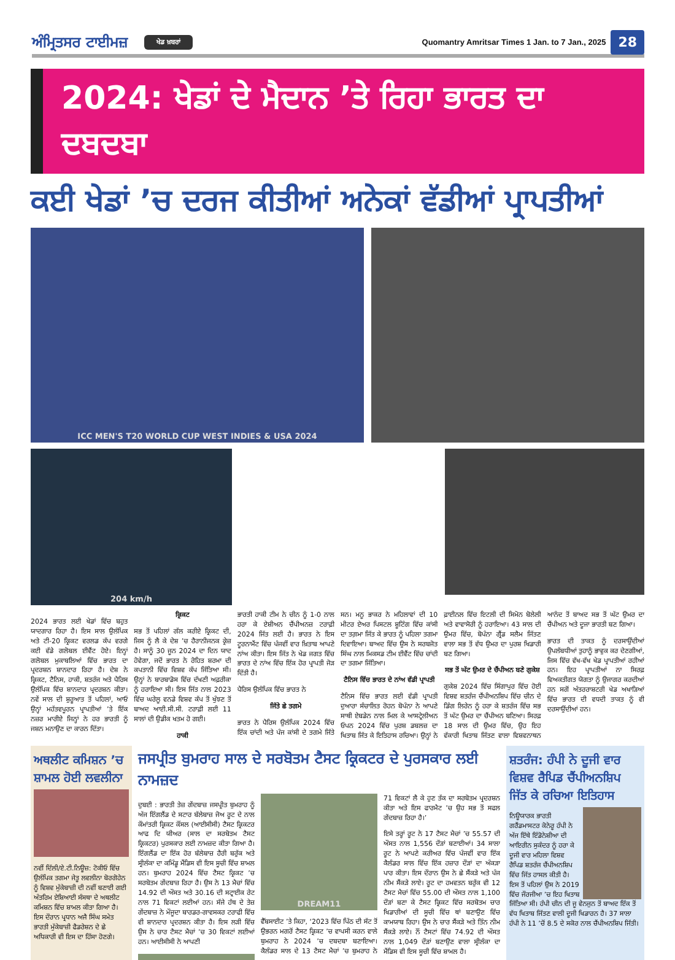ਅੰਮ੍ਰਿਤਸਰ ਟਾਈਮਜ਼
ਖੇਡ ਖ਼ਬਰਾਂ
Quomantry Amritsar Times 1 Jan. to 7 Jan., 2025
28
2024: ਖੇਡਾਂ ਦੇ ਮੈਦਾਨ ’ਤੇ ਰਿਹਾ ਭਾਰਤ ਦਾ ਦਬਦਬਾ
ਕਈ ਖੇਡਾਂ ’ਚ ਦਰਜ ਕੀਤੀਆਂ ਅਨੇਕਾਂ ਵੱਡੀਆਂ ਪ੍ਰਾਪਤੀਆਂ
ICC MEN'S T20 WORLD CUP WEST INDIES & USA 2024
204 km/h
2024 ਭਾਰਤ ਲਈ ਖੇਡਾਂ ਵਿੱਚ ਬਹੁਤ ਯਾਦਗਾਰ ਰਿਹਾ ਹੈ। ਇਸ ਸਾਲ ਉਲੰਪਿਕ ਅਤੇ ਟੀ-20 ਕ੍ਰਿਕਟ ਵਰਲਡ ਕੱਪ ਵਰਗੇ ਕਈ ਵੱਡੇ ਗਲੋਬਲ ਈਵੈਂਟ ਹੋਏ। ਇਨ੍ਹਾਂ ਗਲੋਬਲ ਮੁਕਾਬਲਿਆਂ ਵਿੱਚ ਭਾਰਤ ਦਾ ਪ੍ਰਦਰਸ਼ਨ ਸ਼ਾਨਦਾਰ ਰਿਹਾ ਹੈ। ਦੇਸ਼ ਨੇ ਕ੍ਰਿਕਟ, ਟੈਨਿਸ, ਹਾਕੀ, ਸ਼ਤਰੰਜ ਅਤੇ ਪੈਰਿਸ ਉਲੰਪਿਕ ਵਿੱਚ ਸ਼ਾਨਦਾਰ ਪ੍ਰਦਰਸ਼ਨ ਕੀਤਾ। ਨਵੇਂ ਸਾਲ ਦੀ ਸ਼ੁਰੂਆਤ ਤੋਂ ਪਹਿਲਾਂ, ਆਓ ਉਨ੍ਹਾਂ ਮਹੱਤਵਪੂਰਨ ਪ੍ਰਾਪਤੀਆਂ ’ਤੇ ਇੱਕ ਨਜ਼ਰ ਮਾਰੀਏ ਜਿਨ੍ਹਾਂ ਨੇ ਹਰ ਭਾਰਤੀ ਨੂੰ ਜਸ਼ਨ ਮਨਾਉਣ ਦਾ ਕਾਰਨ ਦਿੱਤਾ।
ਕ੍ਰਿਕਟ
ਸਭ ਤੋਂ ਪਹਿਲਾਂ ਗੱਲ ਕਰੀਏ ਕ੍ਰਿਕਟ ਦੀ, ਜਿਸ ਨੂੰ ਲੈ ਕੇ ਦੇਸ਼ ’ਚ ਹੈਰਾਨੀਜਨਕ ਕ੍ਰੇਜ਼ ਹੈ। ਸਾਨੂੰ 30 ਜੂਨ 2024 ਦਾ ਦਿਨ ਯਾਦ ਹੋਵੇਗਾ, ਜਦੋਂ ਭਾਰਤ ਨੇ ਰੋਹਿਤ ਸ਼ਰਮਾ ਦੀ ਕਪਤਾਨੀ ਵਿੱਚ ਵਿਸ਼ਵ ਕੱਪ ਜਿੱਤਿਆ ਸੀ। ਉਨ੍ਹਾਂ ਨੇ ਬਾਰਬਾਡੋਸ ਵਿੱਚ ਦੱਖਣੀ ਅਫ਼ਰੀਕਾ ਨੂੰ ਹਰਾਇਆ ਸੀ। ਇਸ ਜਿੱਤ ਨਾਲ 2023 ਵਿੱਚ ਘਰੇਲੂ ਵਨਡੇ ਵਿਸ਼ਵ ਕੱਪ ਤੋਂ ਖੁੰਝਣ ਤੋਂ ਬਾਅਦ ਆਈ.ਸੀ.ਸੀ. ਟਰਾਫ਼ੀ ਲਈ 11 ਸਾਲਾਂ ਦੀ ਉਡੀਕ ਖਤਮ ਹੋ ਗਈ।
ਹਾਕੀ
ਭਾਰਤੀ ਹਾਕੀ ਟੀਮ ਨੇ ਚੀਨ ਨੂੰ 1-0 ਨਾਲ ਹਰਾ ਕੇ ਏਸ਼ੀਅਨ ਚੈਂਪੀਅਨਜ਼ ਟਰਾਫ਼ੀ 2024 ਜਿੱਤ ਲਈ ਹੈ। ਭਾਰਤ ਨੇ ਇਸ ਟੂਰਨਾਮੈਂਟ ਵਿੱਚ ਪੰਜਵੀਂ ਵਾਰ ਖ਼ਿਤਾਬ ਆਪਣੇ ਨਾਂਅ ਕੀਤਾ। ਇਸ ਜਿੱਤ ਨੇ ਖੇਡ ਜਗਤ ਵਿੱਚ ਭਾਰਤ ਦੇ ਨਾਂਅ ਵਿੱਚ ਇੱਕ ਹੋਰ ਪ੍ਰਾਪਤੀ ਜੋੜ ਦਿੱਤੀ ਹੈ।
ਪੈਰਿਸ ਉਲੰਪਿਕ ਵਿੱਚ ਭਾਰਤ ਨੇ
ਜਿੱਤੇ ਛੇ ਤਗਮੇ
ਭਾਰਤ ਨੇ ਪੈਰਿਸ ਉਲੰਪਿਕ 2024 ਵਿੱਚ ਇੱਕ ਚਾਂਦੀ ਅਤੇ ਪੰਜ ਕਾਂਸੀ ਦੇ ਤਗਮੇ ਜਿੱਤੇ ਸਨ। ਮਨੂ ਭਾਕਰ ਨੇ ਮਹਿਲਾਵਾਂ ਦੀ 10 ਮੀਟਰ ਏਅਰ ਪਿਸਟਲ ਸ਼ੂਟਿੰਗ ਵਿੱਚ ਕਾਂਸੀ ਦਾ ਤਗ਼ਮਾ ਜਿੱਤ ਕੇ ਭਾਰਤ ਨੂੰ ਪਹਿਲਾ ਤਗਮਾ ਦਿਵਾਇਆ। ਬਾਅਦ ਵਿੱਚ ਉਸ ਨੇ ਸਰਬਜੋਤ ਸਿੰਘ ਨਾਲ ਮਿਕਸਡ ਟੀਮ ਈਵੈਂਟ ਵਿੱਚ ਚਾਂਦੀ ਦਾ ਤਗਮਾ ਜਿੱਤਿਆ।
ਟੈਨਿਸ ਵਿੱਚ ਭਾਰਤ ਦੇ ਨਾਂਅ ਵੱਡੀ ਪ੍ਰਾਪਤੀ
ਟੈਨਿਸ ਵਿੱਚ ਭਾਰਤ ਲਈ ਵੱਡੀ ਪ੍ਰਾਪਤੀ ਦੁਆਰਾ ਸੰਚਾਲਿਤ ਰੋਹਨ ਬੋਪੰਨਾ ਨੇ ਆਪਣੇ ਸਾਥੀ ਏਬਡੇਨ ਨਾਲ ਮਿਲ ਕੇ ਆਸਟ੍ਰੇਲੀਅਨ ਓਪਨ 2024 ਵਿੱਚ ਪੁਰਸ਼ ਡਬਲਜ਼ ਦਾ ਖਿਤਾਬ ਜਿੱਤ ਕੇ ਇਤਿਹਾਸ ਰਚਿਆ। ਉਨ੍ਹਾਂ ਨੇ ਫ਼ਾਈਨਲ ਵਿੱਚ ਇਟਲੀ ਦੀ ਸਿਮੋਨ ਬੋਲੇਲੀ ਅਤੇ ਵਾਵਾਸੋਰੀ ਨੂੰ ਹਰਾਇਆ। 43 ਸਾਲ ਦੀ ਉਮਰ ਵਿੱਚ, ਬੋਪੰਨਾ ਗ੍ਰੈਂਡ ਸਲੈਮ ਜਿੱਤਣ ਵਾਲਾ ਸਭ ਤੋਂ ਵੱਧ ਉਮਰ ਦਾ ਪੁਰਸ਼ ਖਿਡਾਰੀ ਬਣ ਗਿਆ।
ਸਭ ਤੋਂ ਘੱਟ ਉਮਰ ਦੇ ਚੈਂਪੀਅਨ ਬਣੇ ਗੁਕੇਸ਼
ਗੁਕੇਸ਼ 2024 ਵਿੱਚ ਸਿੰਗਾਪੁਰ ਵਿੱਚ ਹੋਈ ਵਿਸ਼ਵ ਸ਼ਤਰੰਜ ਚੈਂਪੀਅਨਸ਼ਿਪ ਵਿੱਚ ਚੀਨ ਦੇ ਡਿੰਗ ਲਿਰੇਨ ਨੂੰ ਹਰਾ ਕੇ ਸ਼ਤਰੰਜ ਵਿੱਚ ਸਭ ਤੋਂ ਘੱਟ ਉਮਰ ਦਾ ਚੈਂਪੀਅਨ ਬਣਿਆ। ਸਿਰਫ਼ 18 ਸਾਲ ਦੀ ਉਮਰ ਵਿੱਚ, ਉਹ ਇਹ ਵੱਕਾਰੀ ਖਿਤਾਬ ਜਿੱਤਣ ਵਾਲਾ ਵਿਸ਼ਵਨਾਥਨ ਆਨੰਦ ਤੋਂ ਬਾਅਦ ਸਭ ਤੋਂ ਘੱਟ ਉਮਰ ਦਾ ਚੈਂਪੀਅਨ ਅਤੇ ਦੂਜਾ ਭਾਰਤੀ ਬਣ ਗਿਆ।
ਭਾਰਤ ਦੀ ਤਾਕਤ ਨੂੰ ਦਰਸਾਉਂਦੀਆਂ ਉਪਲੱਬਧੀਆਂ ਤੁਹਾਨੂੰ ਭਾਵੁਕ ਕਰ ਦੇਣਗੀਆਂ, ਜਿਸ ਵਿੱਚ ਵੱਖ-ਵੱਖ ਖੇਡ ਪ੍ਰਾਪਤੀਆਂ ਰਹੀਆਂ ਹਨ। ਇਹ ਪ੍ਰਾਪਤੀਆਂ ਨਾ ਸਿਰਫ਼ ਵਿਅਕਤੀਗਤ ਯੋਗਤਾ ਨੂੰ ਉਜਾਗਰ ਕਰਦੀਆਂ ਹਨ ਸਗੋਂ ਅੰਤਰਰਾਸ਼ਟਰੀ ਖੇਡ ਅਖਾੜਿਆਂ ਵਿੱਚ ਭਾਰਤ ਦੀ ਵਧਦੀ ਤਾਕਤ ਨੂੰ ਵੀ ਦਰਸਾਉਂਦੀਆਂ ਹਨ।
ਅਥਲੀਟ ਕਮਿਸ਼ਨ ’ਚ ਸ਼ਾਮਲ ਹੋਈ ਲਵਲੀਨਾ
ਨਵੀਂ ਦਿੱਲੀ/ਏ.ਟੀ.ਨਿਊਜ਼: ਟੋਕੀਓ ਵਿੱਚ ਉਲੰਪਿਕ ਤਗਮਾ ਜੇਤੂ ਲਵਲੀਨਾ ਬੋਰਗੋਹੇਨ ਨੂੰ ਵਿਸ਼ਵ ਮੁੱਕੇਬਾਜ਼ੀ ਦੀ ਨਵੀਂ ਬਣਾਈ ਗਈ ਅੰਤਰਿਮ ਏਸ਼ਿਆਈ ਸੰਸਥਾ ਦੇ ਅਥਲੀਟ ਕਮਿਸ਼ਨ ਵਿੱਚ ਸ਼ਾਮਲ ਕੀਤਾ ਗਿਆ ਹੈ। ਇਸ ਦੌਰਾਨ ਪ੍ਰਧਾਨ ਅਜੈ ਸਿੰਘ ਸਮੇਤ ਭਾਰਤੀ ਮੁੱਕੇਬਾਜ਼ੀ ਫੈਡਰੇਸ਼ਨ ਦੇ ਛੇ ਅਧਿਕਾਰੀ ਵੀ ਇਸ ਦਾ ਹਿੱਸਾ ਹੋਣਗੇ।
ਜਸਪ੍ਰੀਤ ਬੁਮਰਾਹ ਸਾਲ ਦੇ ਸਰਬੋਤਮ ਟੈਸਟ ਕ੍ਰਿਕਟਰ ਦੇ ਪੁਰਸਕਾਰ ਲਈ ਨਾਮਜ਼ਦ
ਦੁਬਈ : ਭਾਰਤੀ ਤੇਜ਼ ਗੇਂਦਬਾਜ਼ ਜਸਪ੍ਰੀਤ ਬੁਮਰਾਹ ਨੂੰ ਅੱਜ ਇੰਗਲੈਂਡ ਦੇ ਸਟਾਰ ਬੱਲੇਬਾਜ਼ ਜੋਅ ਰੂਟ ਦੇ ਨਾਲ ਕੌਮਾਂਤਰੀ ਕ੍ਰਿਕਟ ਕੌਂਸਲ (ਆਈਸੀਸੀ) ਟੈਸਟ ਕ੍ਰਿਕਟਰ ਆਫ ਦਿ ਯੀਅਰ (ਸਾਲ ਦਾ ਸਰਬੋਤਮ ਟੈਸਟ ਕ੍ਰਿਕਟਰ) ਪੁਰਸਕਾਰ ਲਈ ਨਾਮਜ਼ਦ ਕੀਤਾ ਗਿਆ ਹੈ। ਇੰਗਲੈਂਡ ਦਾ ਇੱਕ ਹੋਰ ਬੱਲੇਬਾਜ਼ ਹੈਰੀ ਬਰੁੱਕ ਅਤੇ ਸ੍ਰੀਲੰਕਾ ਦਾ ਕਮਿੰਡੂ ਮੈਂਡਿਸ ਵੀ ਇਸ ਸੂਚੀ ਵਿੱਚ ਸ਼ਾਮਲ ਹਨ। ਬੁਮਰਾਹ 2024 ਵਿੱਚ ਟੈਸਟ ਕ੍ਰਿਕਟ ’ਚ ਸਰਬੋਤਮ ਗੇਂਦਬਾਜ਼ ਰਿਹਾ ਹੈ। ਉਸ ਨੇ 13 ਮੈਚਾਂ ਵਿੱਚ 14.92 ਦੀ ਔਸਤ ਅਤੇ 30.16 ਦੀ ਸਟ੍ਰਾਈਕ ਰੇਟ ਨਾਲ 71 ਵਿਕਟਾਂ ਲਈਆਂ ਹਨ। ਸੱਜੇ ਹੱਥ ਦੇ ਤੇਜ਼ ਗੇਂਦਬਾਜ਼ ਨੇ ਮੌਜੂਦਾ ਬਾਰਡਰ-ਗਾਵਸਕਰ ਟਰਾਫੀ ਵਿੱਚ ਵੀ ਸ਼ਾਨਦਾਰ ਪ੍ਰਦਰਸ਼ਨ ਕੀਤਾ ਹੈ। ਇਸ ਲੜੀ ਵਿੱਚ ਉਸ ਨੇ ਚਾਰ ਟੈਸਟ ਮੈਚਾਂ ’ਚ 30 ਵਿਕਟਾਂ ਲਈਆਂ ਹਨ। ਆਈਸੀਸੀ ਨੇ ਆਪਣੀ
DREAM11
ਵੈੱਬਸਾਈਟ ’ਤੇ ਕਿਹਾ, ‘2023 ਵਿੱਚ ਪਿੱਠ ਦੀ ਸੱਟ ਤੋਂ ਉਭਰਨ ਮਗਰੋਂ ਟੈਸਟ ਕ੍ਰਿਕਟ ’ਚ ਵਾਪਸੀ ਕਰਨ ਵਾਲੇ ਬੁਮਰਾਹ ਨੇ 2024 ’ਚ ਦਬਦਬਾ ਬਣਾਇਆ। ਕੈਲੰਡਰ ਸਾਲ ਦੇ 13 ਟੈਸਟ ਮੈਚਾਂ ’ਚ ਬੁਮਰਾਹ ਨੇ 71 ਵਿਕਟਾਂ ਲੈ ਕੇ ਹੁਣ ਤੱਕ ਦਾ ਸਰਬੋਤਮ ਪ੍ਰਦਰਸ਼ਨ ਕੀਤਾ ਅਤੇ ਇਸ ਫਾਰਮੈਟ ’ਚ ਉਹ ਸਭ ਤੋਂ ਸਫਲ ਗੇਂਦਬਾਜ਼ ਰਿਹਾ ਹੈ।’
ਇਸੇ ਤਰ੍ਹਾਂ ਰੂਟ ਨੇ 17 ਟੈਸਟ ਮੈਚਾਂ ’ਚ 55.57 ਦੀ ਔਸਤ ਨਾਲ 1,556 ਦੌੜਾਂ ਬਣਾਈਆਂ। 34 ਸਾਲਾ ਰੂਟ ਨੇ ਆਪਣੇ ਕਰੀਅਰ ਵਿੱਚ ਪੰਜਵੀਂ ਵਾਰ ਇੱਕ ਕੈਲੰਡਰ ਸਾਲ ਵਿੱਚ ਇੱਕ ਹਜ਼ਾਰ ਦੌੜਾਂ ਦਾ ਅੰਕੜਾ ਪਾਰ ਕੀਤਾ। ਇਸ ਦੌਰਾਨ ਉਸ ਨੇ ਛੇ ਸੈਂਕੜੇ ਅਤੇ ਪੰਜ ਨੀਮ ਸੈਂਕੜੇ ਲਾਏ। ਰੂਟ ਦਾ ਹਮਵਤਨ ਬਰੁੱਕ ਵੀ 12 ਟੈਸਟ ਮੈਚਾਂ ਵਿੱਚ 55.00 ਦੀ ਔਸਤ ਨਾਲ 1,100 ਦੌੜਾਂ ਬਣਾ ਕੇ ਟੈਸਟ ਕ੍ਰਿਕਟ ਵਿੱਚ ਸਰਬੋਤਮ ਚਾਰ ਖਿਡਾਰੀਆਂ ਦੀ ਸੂਚੀ ਵਿੱਚ ਥਾਂ ਬਣਾਉਣ ਵਿੱਚ ਕਾਮਯਾਬ ਰਿਹਾ। ਉਸ ਨੇ ਚਾਰ ਸੈਂਕੜੇ ਅਤੇ ਤਿੰਨ ਨੀਮ ਸੈਂਕੜੇ ਲਾਏ। ਨੌਂ ਟੈਸਟਾਂ ਵਿੱਚ 74.92 ਦੀ ਔਸਤ ਨਾਲ 1,049 ਦੌੜਾਂ ਬਣਾਉਣ ਵਾਲਾ ਸ੍ਰੀਲੰਕਾ ਦਾ ਮੈਂਡਿਸ ਵੀ ਇਸ ਸੂਚੀ ਵਿੱਚ ਸ਼ਾਮਲ ਹੈ।
ਸ਼ਤਰੰਜ: ਹੰਪੀ ਨੇ ਦੂਜੀ ਵਾਰ ਵਿਸ਼ਵ ਰੈਪਿਡ ਚੈਂਪੀਅਨਸ਼ਿਪ ਜਿੱਤ ਕੇ ਰਚਿਆ ਇਤਿਹਾਸ
ਨਿਊਯਾਰਕ ਭਾਰਤੀ ਗਰੈਂਡਮਾਸਟਰ ਕੋਨੇਰੂ ਹੰਪੀ ਨੇ ਅੱਜ ਇੱਥੇ ਇੰਡੋਨੇਸ਼ੀਆ ਦੀ ਆਇਰੀਨ ਸੁਕੰਦਰ ਨੂੰ ਹਰਾ ਕੇ ਦੂਜੀ ਵਾਰ ਮਹਿਲਾ ਵਿਸ਼ਵ ਰੈਪਿਡ ਸ਼ਤਰੰਜ ਚੈਂਪੀਅਨਸ਼ਿਪ ਵਿੱਚ ਜਿੱਤ ਹਾਸਲ ਕੀਤੀ ਹੈ। ਇਸ ਤੋਂ ਪਹਿਲਾਂ ਉਸ ਨੇ 2019 ਵਿੱਚ ਜੌਰਜੀਆ ’ਚ ਇਹ ਖਿਤਾਬ ਜਿੱਤਿਆ ਸੀ। ਹੰਪੀ ਚੀਨ ਦੀ ਜੂ ਵੇਨਜੁਨ ਤੋਂ ਬਾਅਦ ਇੱਕ ਤੋਂ ਵੱਧ ਖਿਤਾਬ ਜਿੱਤਣ ਵਾਲੀ ਦੂਜੀ ਖਿਡਾਰਨ ਹੈ। 37 ਸਾਲਾ ਹੰਪੀ ਨੇ 11 ’ਚੋਂ 8.5 ਦੇ ਸਕੋਰ ਨਾਲ ਚੈਂਪੀਅਨਸ਼ਿਪ ਜਿੱਤੀ।